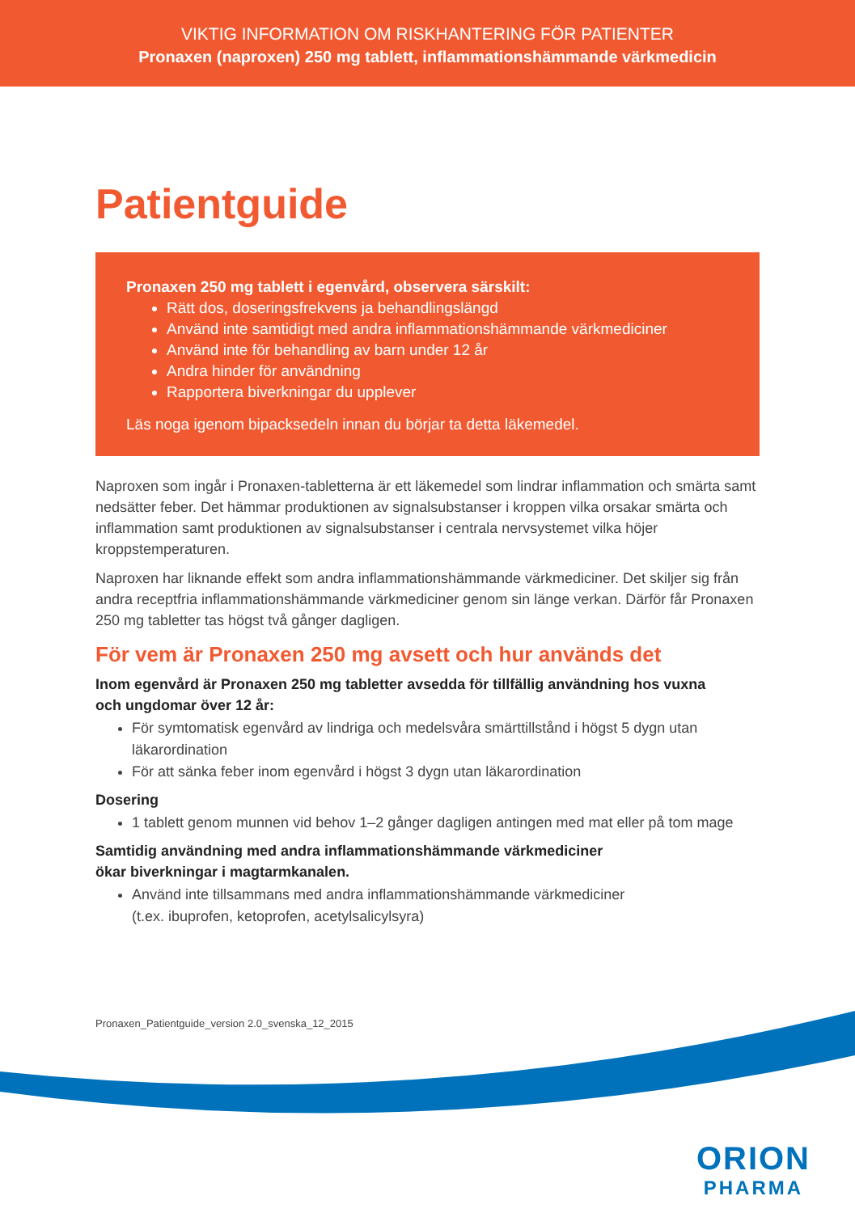VIKTIG INFORMATION OM RISKHANTERING FÖR PATIENTER
Pronaxen (naproxen) 250 mg tablett, inflammationshämmande värkmedicin
Patientguide
Pronaxen 250 mg tablett i egenvård, observera särskilt:
Rätt dos, doseringsfrekvens ja behandlingslängd
Använd inte samtidigt med andra inflammationshämmande värkmediciner
Använd inte för behandling av barn under 12 år
Andra hinder för användning
Rapportera biverkningar du upplever
Läs noga igenom bipacksedeln innan du börjar ta detta läkemedel.
Naproxen som ingår i Pronaxen-tabletterna är ett läkemedel som lindrar inflammation och smärta samt nedsätter feber. Det hämmar produktionen av signalsubstanser i kroppen vilka orsakar smärta och inflammation samt produktionen av signalsubstanser i centrala nervsystemet vilka höjer kroppstemperaturen.
Naproxen har liknande effekt som andra inflammationshämmande värkmediciner. Det skiljer sig från andra receptfria inflammationshämmande värkmediciner genom sin länge verkan. Därför får Pronaxen 250 mg tabletter tas högst två gånger dagligen.
För vem är Pronaxen 250 mg avsett och hur används det
Inom egenvård är Pronaxen 250 mg tabletter avsedda för tillfällig användning hos vuxna
och ungdomar över 12 år:
För symtomatisk egenvård av lindriga och medelsvåra smärttillstånd i högst 5 dygn utan läkarordination
För att sänka feber inom egenvård i högst 3 dygn utan läkarordination
Dosering
1 tablett genom munnen vid behov 1–2 gånger dagligen antingen med mat eller på tom mage
Samtidig användning med andra inflammationshämmande värkmediciner
ökar biverkningar i magtarmkanalen.
Använd inte tillsammans med andra inflammationshämmande värkmediciner
(t.ex. ibuprofen, ketoprofen, acetylsalicylsyra)
Pronaxen_Patientguide_version 2.0_svenska_12_2015
ORION
PHARMA